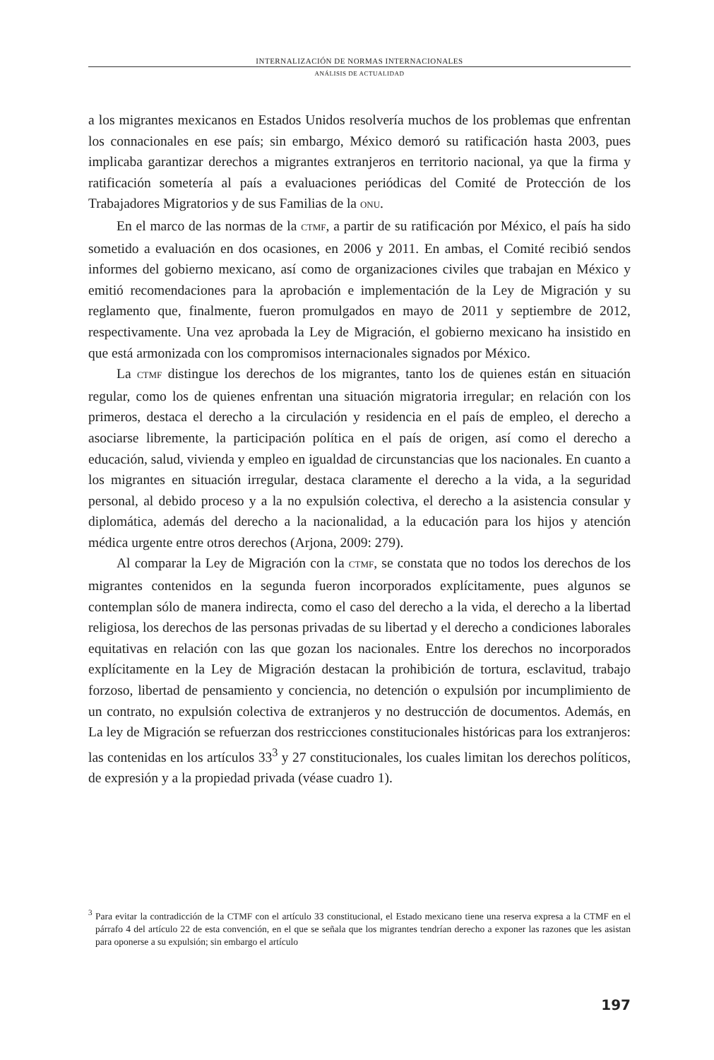INTERNALIZACIÓN DE NORMAS INTERNACIONALES
ANÁLISIS DE ACTUALIDAD
a los migrantes mexicanos en Estados Unidos resolvería muchos de los problemas que enfrentan los connacionales en ese país; sin embargo, México demoró su ratificación hasta 2003, pues implicaba garantizar derechos a migrantes extranjeros en territorio nacional, ya que la firma y ratificación sometería al país a evaluaciones periódicas del Comité de Protección de los Trabajadores Migratorios y de sus Familias de la ONU.
En el marco de las normas de la CTMF, a partir de su ratificación por México, el país ha sido sometido a evaluación en dos ocasiones, en 2006 y 2011. En ambas, el Comité recibió sendos informes del gobierno mexicano, así como de organizaciones civiles que trabajan en México y emitió recomendaciones para la aprobación e implementación de la Ley de Migración y su reglamento que, finalmente, fueron promulgados en mayo de 2011 y septiembre de 2012, respectivamente. Una vez aprobada la Ley de Migración, el gobierno mexicano ha insistido en que está armonizada con los compromisos internacionales signados por México.
La CTMF distingue los derechos de los migrantes, tanto los de quienes están en situación regular, como los de quienes enfrentan una situación migratoria irregular; en relación con los primeros, destaca el derecho a la circulación y residencia en el país de empleo, el derecho a asociarse libremente, la participación política en el país de origen, así como el derecho a educación, salud, vivienda y empleo en igualdad de circunstancias que los nacionales. En cuanto a los migrantes en situación irregular, destaca claramente el derecho a la vida, a la seguridad personal, al debido proceso y a la no expulsión colectiva, el derecho a la asistencia consular y diplomática, además del derecho a la nacionalidad, a la educación para los hijos y atención médica urgente entre otros derechos (Arjona, 2009: 279).
Al comparar la Ley de Migración con la CTMF, se constata que no todos los derechos de los migrantes contenidos en la segunda fueron incorporados explícitamente, pues algunos se contemplan sólo de manera indirecta, como el caso del derecho a la vida, el derecho a la libertad religiosa, los derechos de las personas privadas de su libertad y el derecho a condiciones laborales equitativas en relación con las que gozan los nacionales. Entre los derechos no incorporados explícitamente en la Ley de Migración destacan la prohibición de tortura, esclavitud, trabajo forzoso, libertad de pensamiento y conciencia, no detención o expulsión por incumplimiento de un contrato, no expulsión colectiva de extranjeros y no destrucción de documentos. Además, en La ley de Migración se refuerzan dos restricciones constitucionales históricas para los extranjeros: las contenidas en los artículos 33<sup>3</sup> y 27 constitucionales, los cuales limitan los derechos políticos, de expresión y a la propiedad privada (véase cuadro 1).
<sup>3</sup> Para evitar la contradicción de la CTMF con el artículo 33 constitucional, el Estado mexicano tiene una reserva expresa a la CTMF en el párrafo 4 del artículo 22 de esta convención, en el que se señala que los migrantes tendrían derecho a exponer las razones que les asistan para oponerse a su expulsión; sin embargo el artículo
197